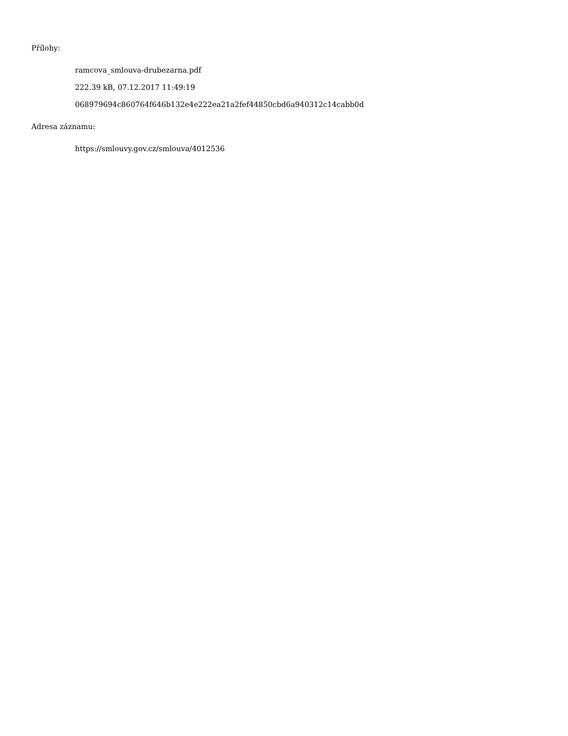Přílohy:
ramcova_smlouva-drubezarna.pdf
222.39 kB, 07.12.2017 11:49:19
068979694c860764f646b132e4e222ea21a2fef44850cbd6a940312c14cabb0d
Adresa záznamu:
https://smlouvy.gov.cz/smlouva/4012536